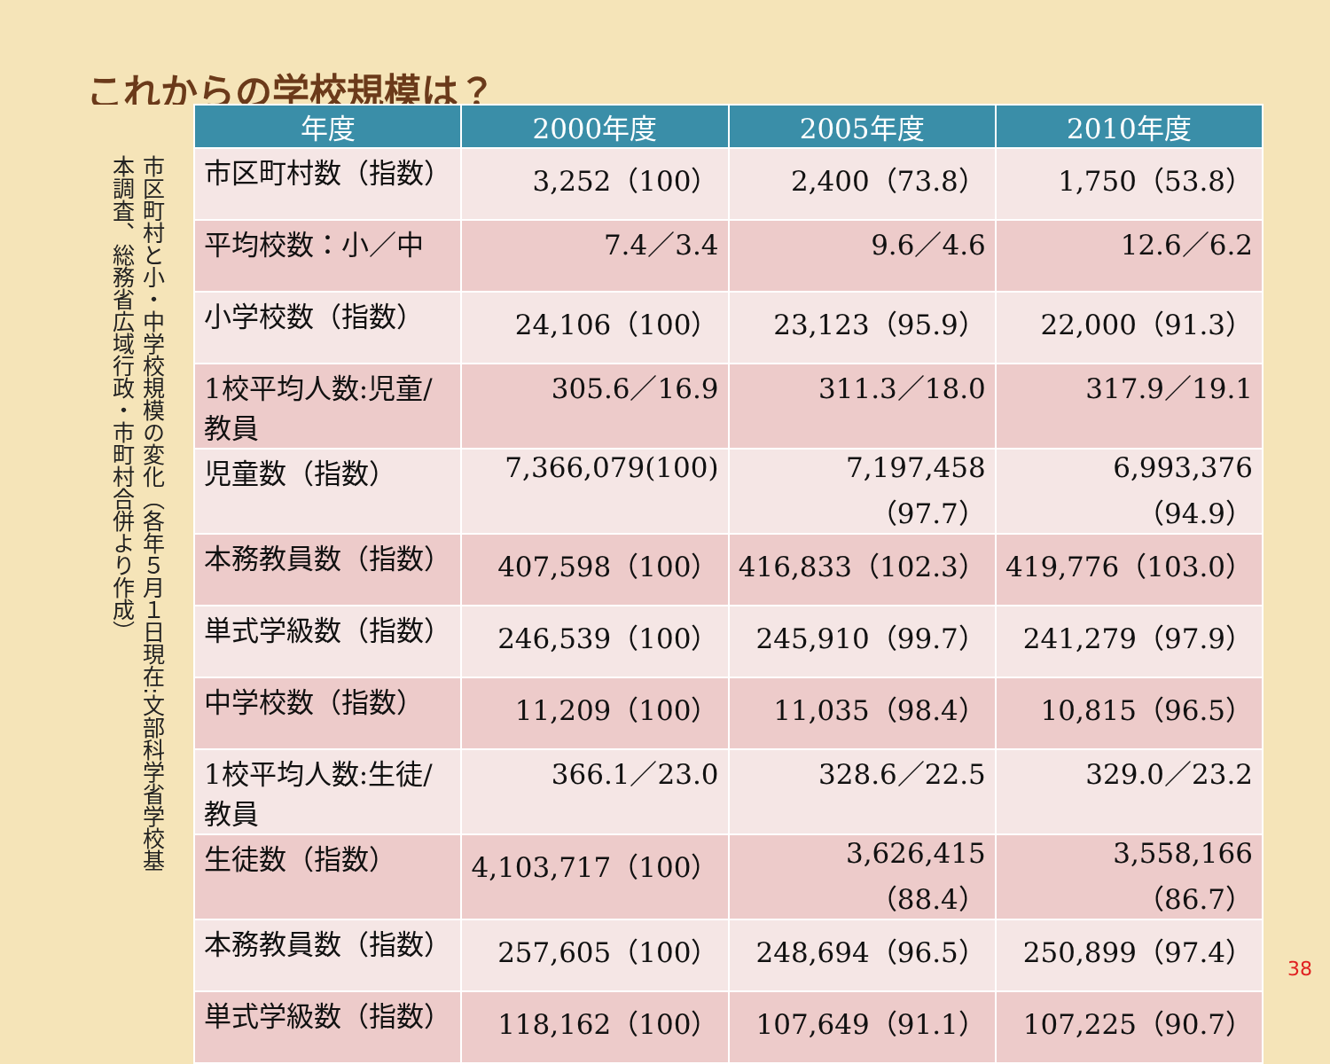これからの学校規模は？
市区町村と小・中学校規模の変化（各年５月１日現在:文部科学省学校基本調査、総務省広域行政・市町村合併より作成）
| 年度 | 2000年度 | 2005年度 | 2010年度 |
| --- | --- | --- | --- |
| 市区町村数（指数） | 3,252（100） | 2,400（73.8） | 1,750（53.8） |
| 平均校数：小／中 | 7.4／3.4 | 9.6／4.6 | 12.6／6.2 |
| 小学校数（指数） | 24,106（100） | 23,123（95.9） | 22,000（91.3） |
| 1校平均人数:児童/教員 | 305.6／16.9 | 311.3／18.0 | 317.9／19.1 |
| 児童数（指数） | 7,366,079(100) | 7,197,458（97.7） | 6,993,376（94.9） |
| 本務教員数（指数） | 407,598（100） | 416,833（102.3） | 419,776（103.0） |
| 単式学級数（指数） | 246,539（100） | 245,910（99.7） | 241,279（97.9） |
| 中学校数（指数） | 11,209（100） | 11,035（98.4） | 10,815（96.5） |
| 1校平均人数:生徒/教員 | 366.1／23.0 | 328.6／22.5 | 329.0／23.2 |
| 生徒数（指数） | 4,103,717（100） | 3,626,415（88.4） | 3,558,166（86.7） |
| 本務教員数（指数） | 257,605（100） | 248,694（96.5） | 250,899（97.4） |
| 単式学級数（指数） | 118,162（100） | 107,649（91.1） | 107,225（90.7） |
38